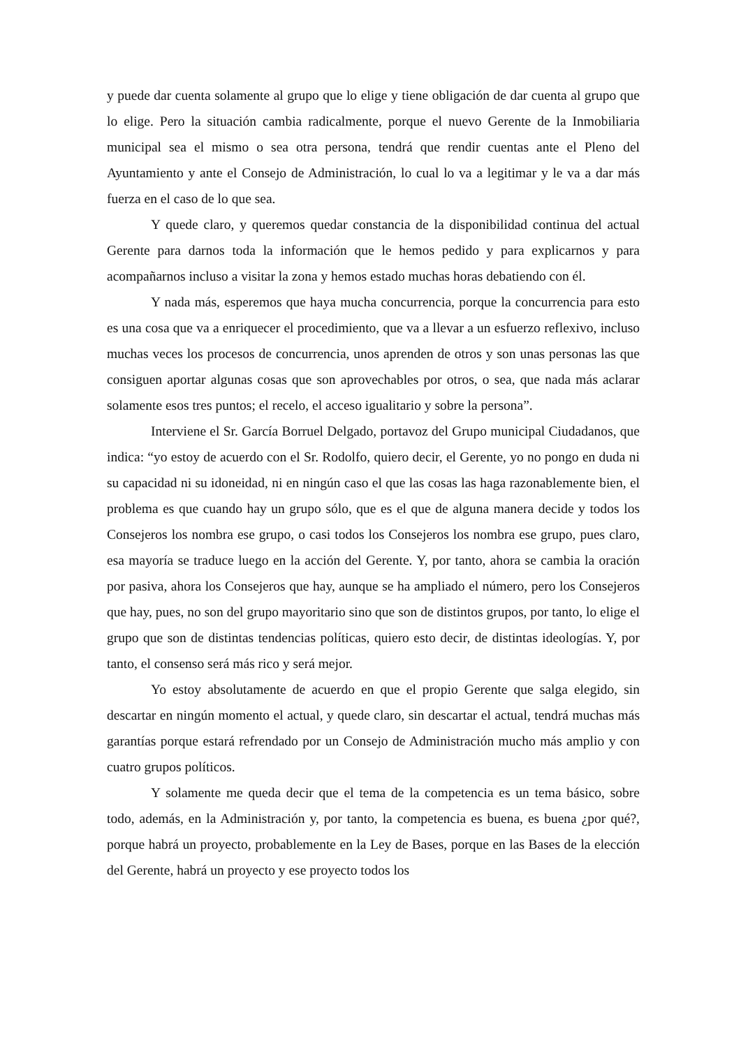y puede dar cuenta solamente al grupo que lo elige y tiene obligación de dar cuenta al grupo que lo elige. Pero la situación cambia radicalmente, porque el nuevo Gerente de la Inmobiliaria municipal sea el mismo o sea otra persona, tendrá que rendir cuentas ante el Pleno del Ayuntamiento y ante el Consejo de Administración, lo cual lo va a legitimar y le va a dar más fuerza en el caso de lo que sea.
Y quede claro, y queremos quedar constancia de la disponibilidad continua del actual Gerente para darnos toda la información que le hemos pedido y para explicarnos y para acompañarnos incluso a visitar la zona y hemos estado muchas horas debatiendo con él.
Y nada más, esperemos que haya mucha concurrencia, porque la concurrencia para esto es una cosa que va a enriquecer el procedimiento, que va a llevar a un esfuerzo reflexivo, incluso muchas veces los procesos de concurrencia, unos aprenden de otros y son unas personas las que consiguen aportar algunas cosas que son aprovechables por otros, o sea, que nada más aclarar solamente esos tres puntos; el recelo, el acceso igualitario y sobre la persona”.
Interviene el Sr. García Borruel Delgado, portavoz del Grupo municipal Ciudadanos, que indica: “yo estoy de acuerdo con el Sr. Rodolfo, quiero decir, el Gerente, yo no pongo en duda ni su capacidad ni su idoneidad, ni en ningún caso el que las cosas las haga razonablemente bien, el problema es que cuando hay un grupo sólo, que es el que de alguna manera decide y todos los Consejeros los nombra ese grupo, o casi todos los Consejeros los nombra ese grupo, pues claro, esa mayoría se traduce luego en la acción del Gerente. Y, por tanto, ahora se cambia la oración por pasiva, ahora los Consejeros que hay, aunque se ha ampliado el número, pero los Consejeros que hay, pues, no son del grupo mayoritario sino que son de distintos grupos, por tanto, lo elige el grupo que son de distintas tendencias políticas, quiero esto decir, de distintas ideologías. Y, por tanto, el consenso será más rico y será mejor.
Yo estoy absolutamente de acuerdo en que el propio Gerente que salga elegido, sin descartar en ningún momento el actual, y quede claro, sin descartar el actual, tendrá muchas más garantías porque estará refrendado por un Consejo de Administración mucho más amplio y con cuatro grupos políticos.
Y solamente me queda decir que el tema de la competencia es un tema básico, sobre todo, además, en la Administración y, por tanto, la competencia es buena, es buena ¿por qué?, porque habrá un proyecto, probablemente en la Ley de Bases, porque en las Bases de la elección del Gerente, habrá un proyecto y ese proyecto todos los